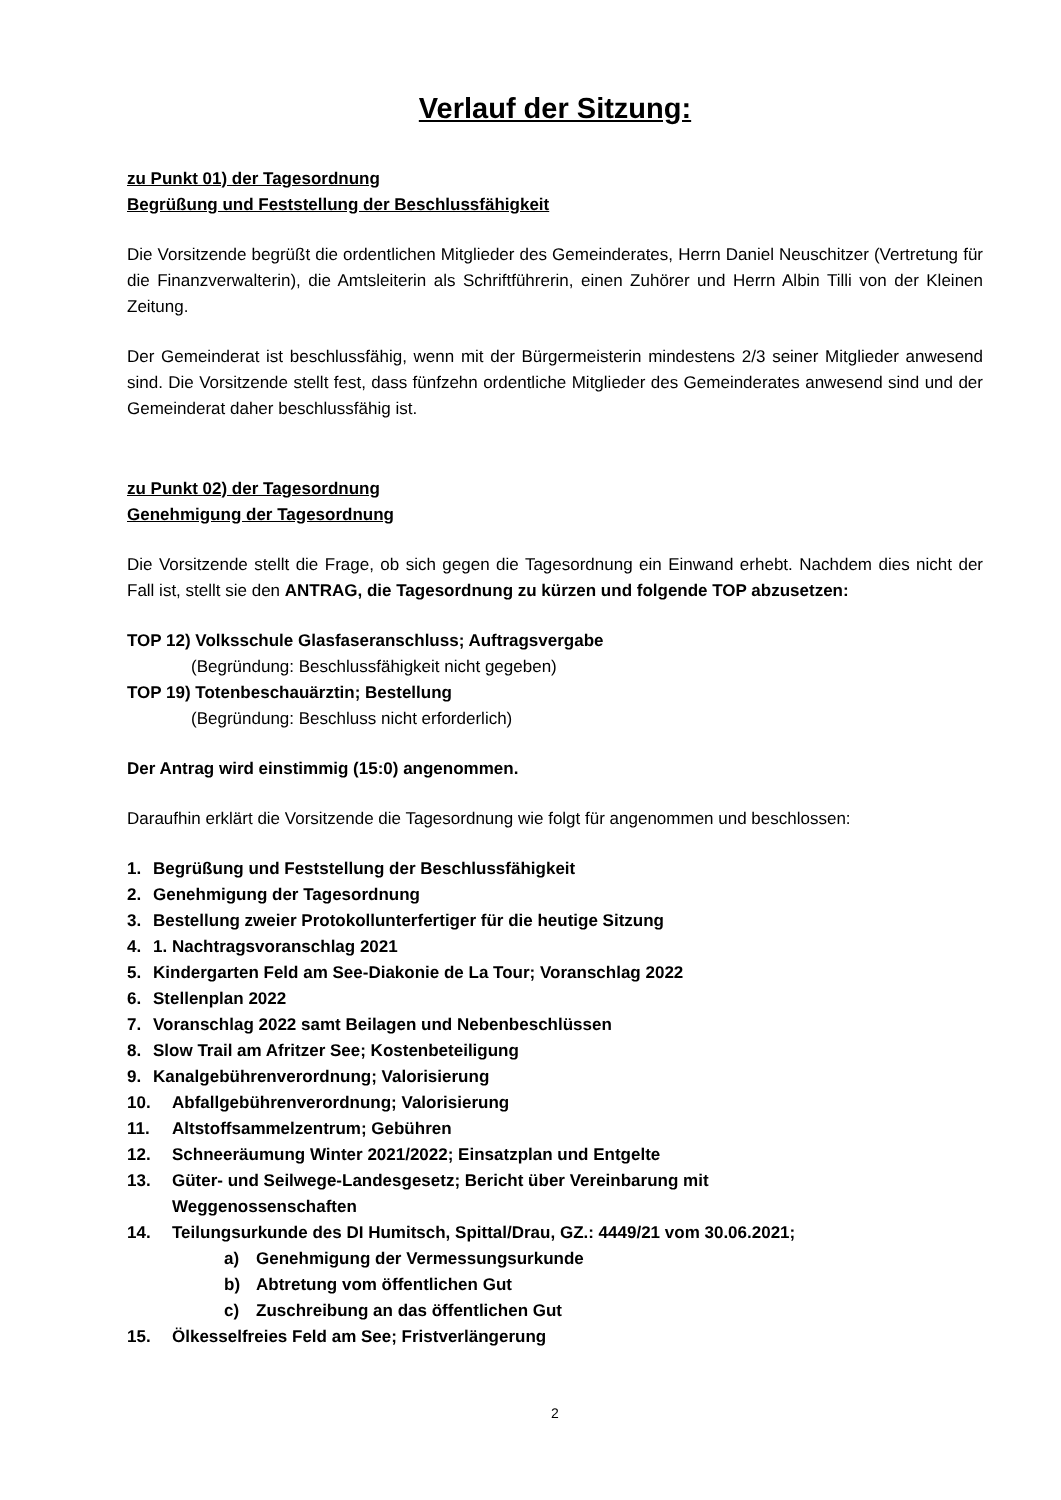Verlauf der Sitzung:
zu Punkt 01) der Tagesordnung
Begrüßung und Feststellung der Beschlussfähigkeit
Die Vorsitzende begrüßt die ordentlichen Mitglieder des Gemeinderates, Herrn Daniel Neuschitzer (Vertretung für die Finanzverwalterin), die Amtsleiterin als Schriftführerin, einen Zuhörer und Herrn Albin Tilli von der Kleinen Zeitung.
Der Gemeinderat ist beschlussfähig, wenn mit der Bürgermeisterin mindestens 2/3 seiner Mitglieder anwesend sind. Die Vorsitzende stellt fest, dass fünfzehn ordentliche Mitglieder des Gemeinderates anwesend sind und der Gemeinderat daher beschlussfähig ist.
zu Punkt 02) der Tagesordnung
Genehmigung der Tagesordnung
Die Vorsitzende stellt die Frage, ob sich gegen die Tagesordnung ein Einwand erhebt. Nachdem dies nicht der Fall ist, stellt sie den ANTRAG, die Tagesordnung zu kürzen und folgende TOP abzusetzen:
TOP 12) Volksschule Glasfaseranschluss; Auftragsvergabe
(Begründung: Beschlussfähigkeit nicht gegeben)
TOP 19) Totenbeschauärztin; Bestellung
(Begründung: Beschluss nicht erforderlich)
Der Antrag wird einstimmig (15:0) angenommen.
Daraufhin erklärt die Vorsitzende die Tagesordnung wie folgt für angenommen und beschlossen:
1. Begrüßung und Feststellung der Beschlussfähigkeit
2. Genehmigung der Tagesordnung
3. Bestellung zweier Protokollunterfertiger für die heutige Sitzung
4. 1. Nachtragsvoranschlag 2021
5. Kindergarten Feld am See-Diakonie de La Tour; Voranschlag 2022
6. Stellenplan 2022
7. Voranschlag 2022 samt Beilagen und Nebenbeschlüssen
8. Slow Trail am Afritzer See; Kostenbeteiligung
9. Kanalgebührenverordnung; Valorisierung
10. Abfallgebührenverordnung; Valorisierung
11. Altstoffsammelzentrum; Gebühren
12. Schneeräumung Winter 2021/2022; Einsatzplan und Entgelte
13. Güter- und Seilwege-Landesgesetz; Bericht über Vereinbarung mit
Weggenossenschaften
14. Teilungsurkunde des DI Humitsch, Spittal/Drau, GZ.: 4449/21 vom 30.06.2021;
a) Genehmigung der Vermessungsurkunde
b) Abtretung vom öffentlichen Gut
c) Zuschreibung an das öffentlichen Gut
15. Ölkesselfreies Feld am See; Fristverlängerung
2